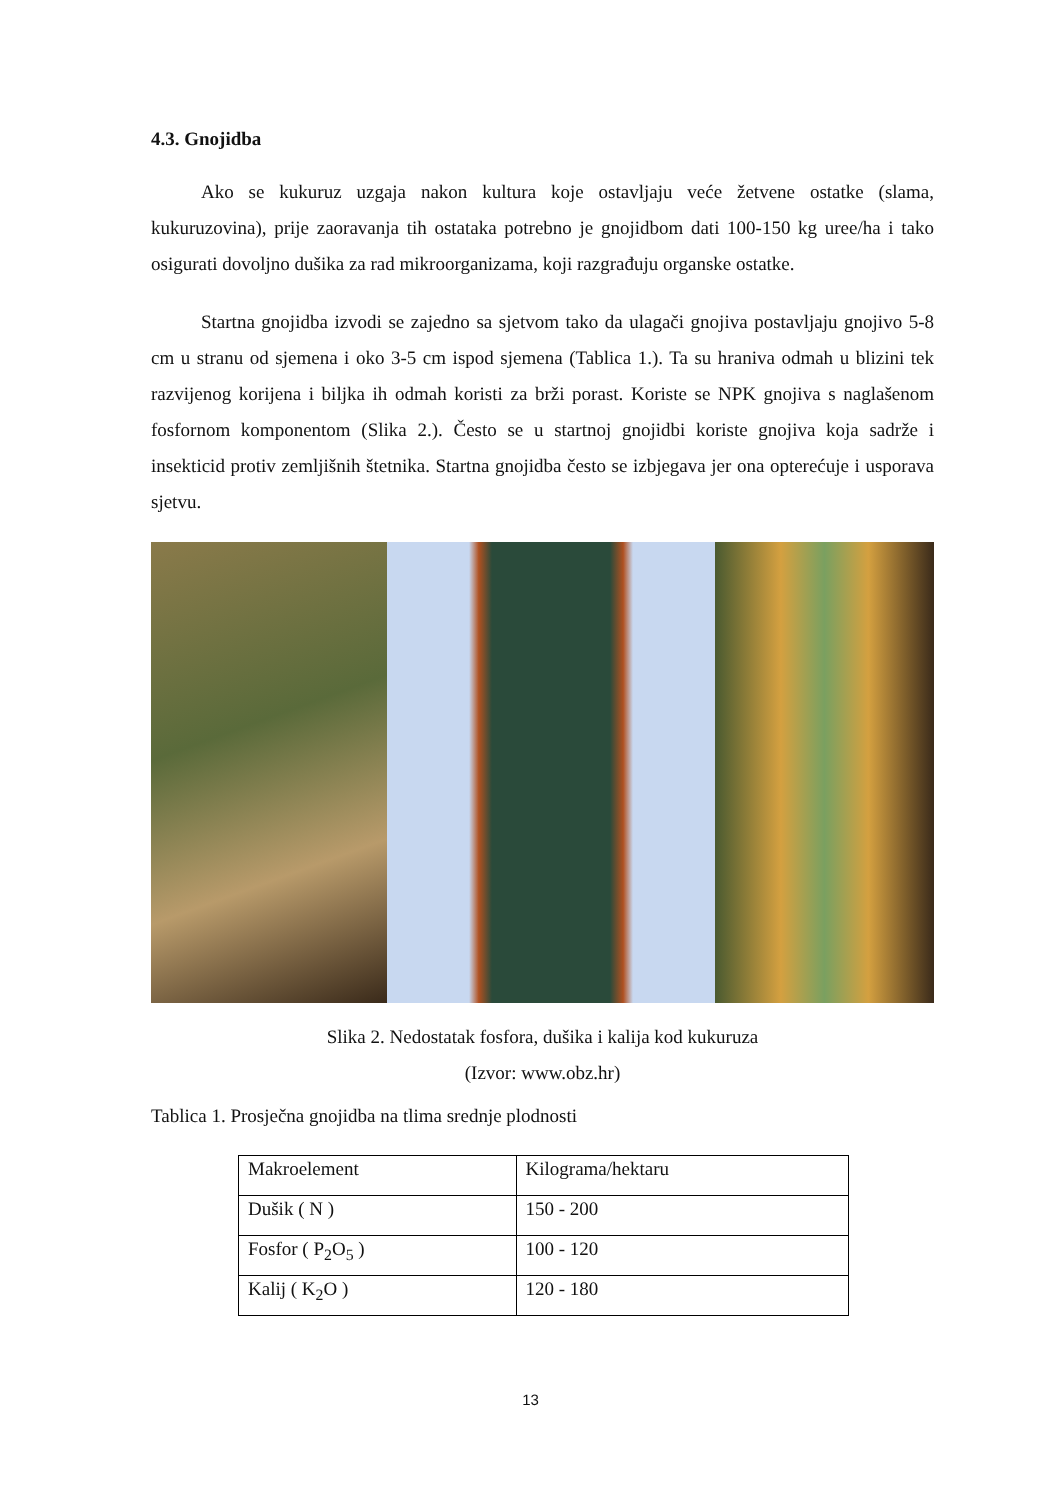4.3. Gnojidba
Ako se kukuruz uzgaja nakon kultura koje ostavljaju veće žetvene ostatke (slama, kukuruzovina), prije zaoravanja tih ostataka potrebno je gnojidbom dati 100-150 kg uree/ha i tako osigurati dovoljno dušika za rad mikroorganizama, koji razgrađuju organske ostatke.
Startna gnojidba izvodi se zajedno sa sjetvom tako da ulagači gnojiva postavljaju gnojivo 5-8 cm u stranu od sjemena i oko 3-5 cm ispod sjemena (Tablica 1.). Ta su hraniva odmah u blizini tek razvijenog korijena i biljka ih odmah koristi za brži porast. Koriste se NPK gnojiva s naglašenom fosfornom komponentom (Slika 2.). Često se u startnoj gnojidbi koriste gnojiva koja sadrže i insekticid protiv zemljišnih štetnika. Startna gnojidba često se izbjegava jer ona opterećuje i usporava sjetvu.
Slika 2. Nedostatak fosfora, dušika i kalija kod kukuruza
(Izvor: www.obz.hr)
Tablica 1. Prosječna gnojidba na tlima srednje plodnosti
| Makroelement | Kilograma/hektaru |
| Dušik ( N ) | 150 - 200 |
| Fosfor ( P<sub>2</sub>O<sub>5</sub> ) | 100 - 120 |
| Kalij ( K<sub>2</sub>O ) | 120 - 180 |
13